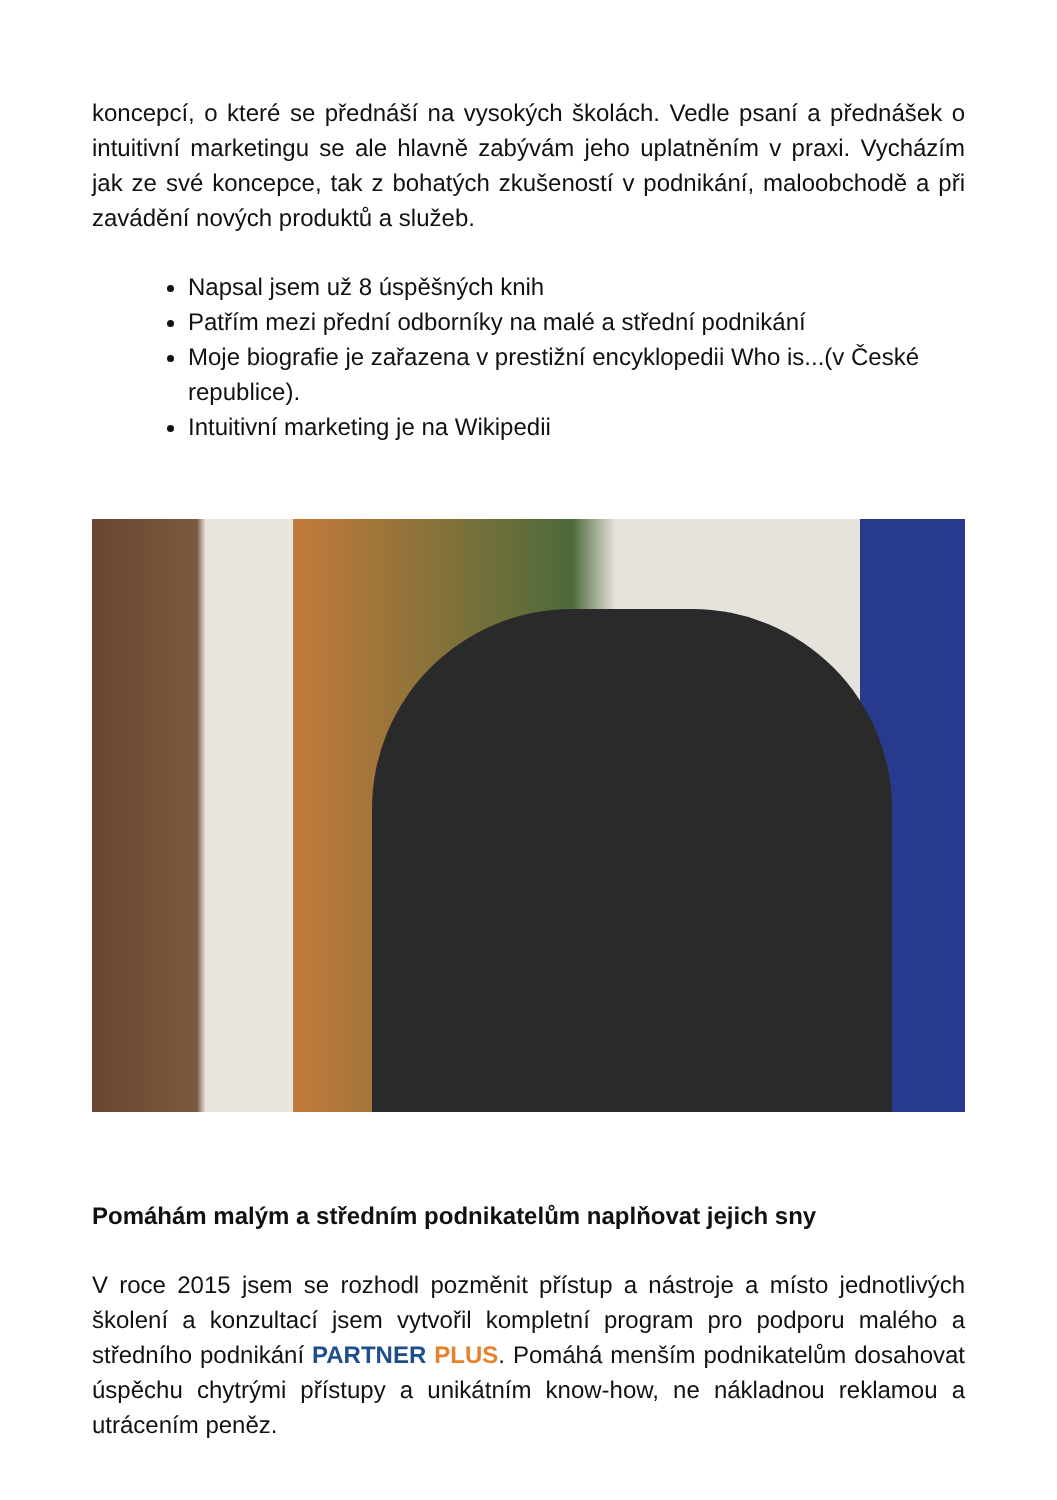koncepcí, o které se přednáší na vysokých školách. Vedle psaní a přednášek o intuitivní marketingu se ale hlavně zabývám jeho uplatněním v praxi. Vycházím jak ze své koncepce, tak z bohatých zkušeností v podnikání, maloobchodě a při zavádění nových produktů a služeb.
Napsal jsem už 8 úspěšných knih
Patřím mezi přední odborníky na malé a střední podnikání
Moje biografie je zařazena v prestižní encyklopedii Who is...(v České republice).
Intuitivní marketing je na Wikipedii
Pomáhám malým a středním podnikatelům naplňovat jejich sny
V roce 2015 jsem se rozhodl pozměnit přístup a nástroje a místo jednotlivých školení a konzultací jsem vytvořil kompletní program pro podporu malého a středního podnikání PARTNER PLUS. Pomáhá menším podnikatelům dosahovat úspěchu chytrými přístupy a unikátním know-how, ne nákladnou reklamou a utrácením peněz.